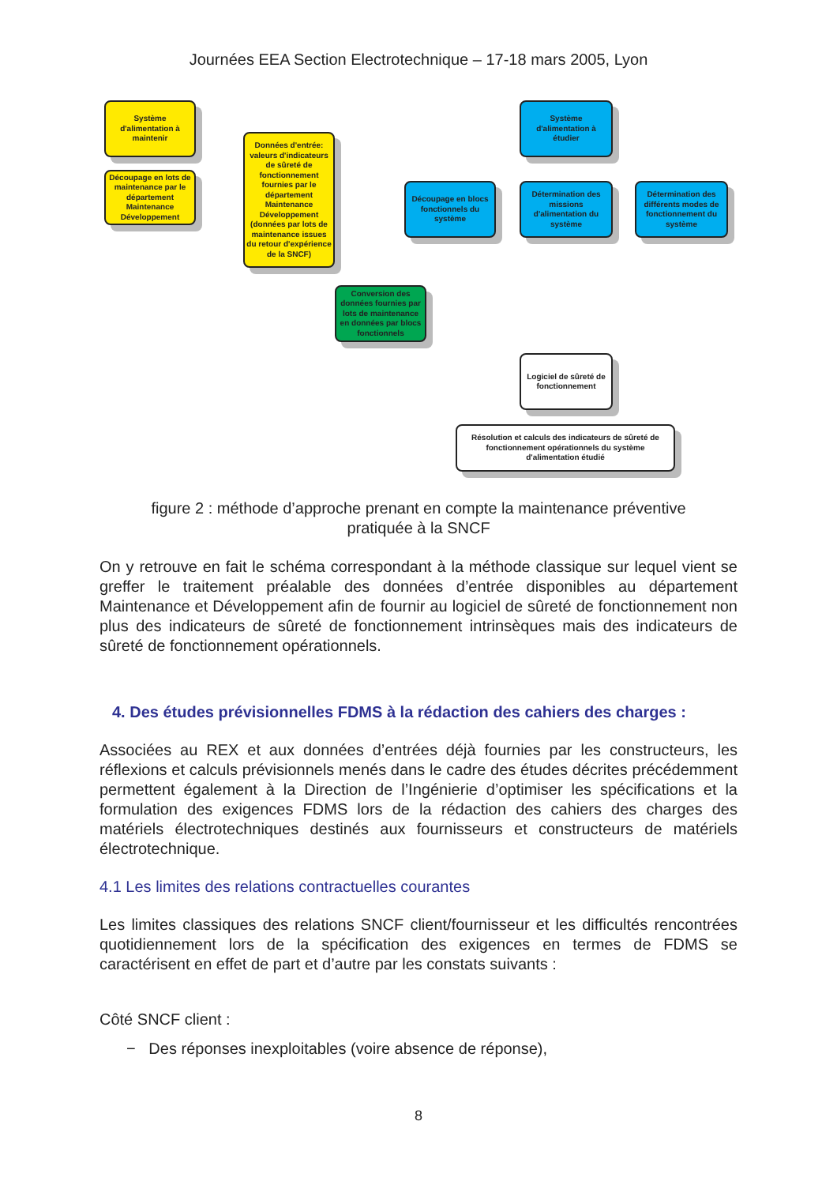Journées EEA Section Electrotechnique – 17-18 mars 2005, Lyon
Système d'alimentation à maintenir
Découpage en lots de maintenance par le département Maintenance Développement
Données d'entrée: valeurs d'indicateurs de sûreté de fonctionnement fournies par le département Maintenance Développement (données par lots de maintenance issues du retour d'expérience de la SNCF)
Système d'alimentation à étudier
Découpage en blocs fonctionnels du système
Détermination des missions d'alimentation du système
Détermination des différents modes de fonctionnement du système
Conversion des données fournies par lots de maintenance en données par blocs fonctionnels
Logiciel de sûreté de fonctionnement
Résolution et calculs des indicateurs de sûreté de fonctionnement opérationnels du système d'alimentation étudié
figure 2 : méthode d’approche prenant en compte la maintenance préventive
pratiquée à la SNCF
On y retrouve en fait le schéma correspondant à la méthode classique sur lequel vient se greffer le traitement préalable des données d’entrée disponibles au département Maintenance et Développement afin de fournir au logiciel de sûreté de fonctionnement non plus des indicateurs de sûreté de fonctionnement intrinsèques mais des indicateurs de sûreté de fonctionnement opérationnels.
4. Des études prévisionnelles FDMS à la rédaction des cahiers des charges :
Associées au REX et aux données d’entrées déjà fournies par les constructeurs, les réflexions et calculs prévisionnels menés dans le cadre des études décrites précédemment permettent également à la Direction de l’Ingénierie d’optimiser les spécifications et la formulation des exigences FDMS lors de la rédaction des cahiers des charges des matériels électrotechniques destinés aux fournisseurs et constructeurs de matériels électrotechnique.
4.1 Les limites des relations contractuelles courantes
Les limites classiques des relations SNCF client/fournisseur et les difficultés rencontrées quotidiennement lors de la spécification des exigences en termes de FDMS se caractérisent en effet de part et d’autre par les constats suivants :
Côté SNCF client :
− Des réponses inexploitables (voire absence de réponse),
8